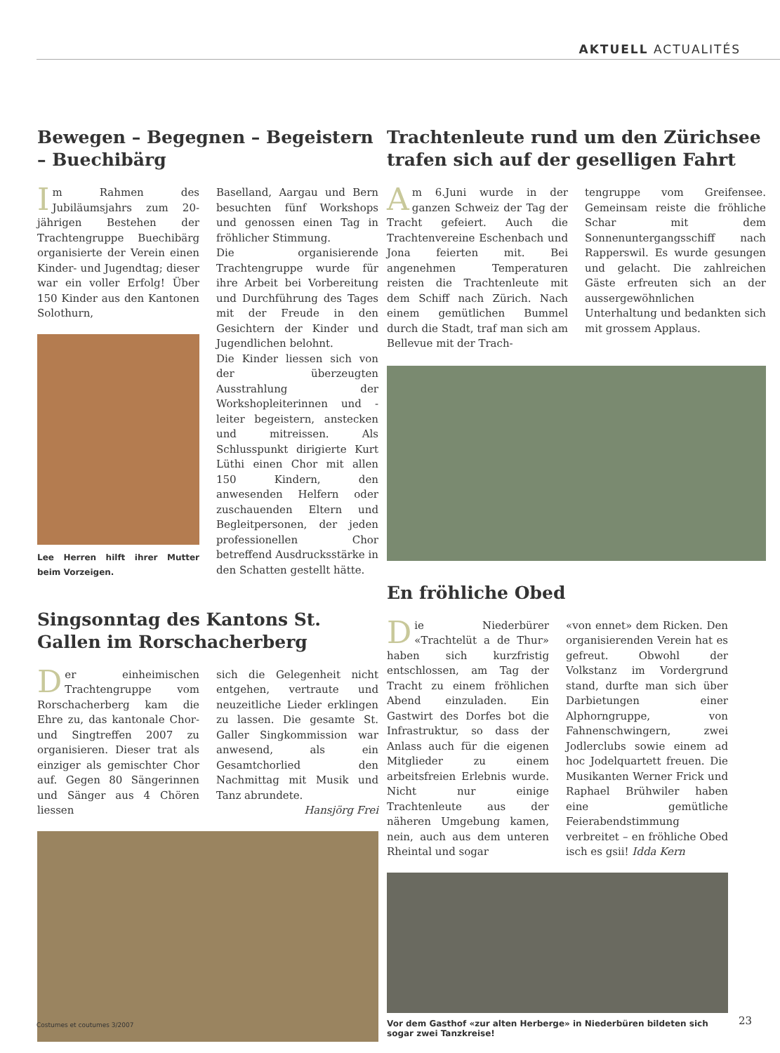AKTUELL ACTUALITÉS
Bewegen – Begegnen – Begeistern – Buechibärg
Im Rahmen des Jubiläumsjahrs zum 20-jährigen Bestehen der Trachtengruppe Buechibärg organisierte der Verein einen Kinder- und Jugendtag; dieser war ein voller Erfolg! Über 150 Kinder aus den Kantonen Solothurn,
Lee Herren hilft ihrer Mutter beim Vorzeigen.
Baselland, Aargau und Bern besuchten fünf Workshops und genossen einen Tag in fröhlicher Stimmung.
Die organisierende Trachtengruppe wurde für ihre Arbeit bei Vorbereitung und Durchführung des Tages mit der Freude in den Gesichtern der Kinder und Jugendlichen belohnt.
Die Kinder liessen sich von der überzeugten Ausstrahlung der Workshopleiterinnen und -leiter begeistern, anstecken und mitreissen. Als Schlusspunkt dirigierte Kurt Lüthi einen Chor mit allen 150 Kindern, den anwesenden Helfern oder zuschauenden Eltern und Begleitpersonen, der jeden professionellen Chor betreffend Ausdrucksstärke in den Schatten gestellt hätte.
Singsonntag des Kantons St. Gallen im Rorschacherberg
Der einheimischen Trachtengruppe vom Rorschacherberg kam die Ehre zu, das kantonale Chor- und Singtreffen 2007 zu organisieren. Dieser trat als einziger als gemischter Chor auf. Gegen 80 Sängerinnen und Sänger aus 4 Chören liessen
sich die Gelegenheit nicht entgehen, vertraute und neuzeitliche Lieder erklingen zu lassen. Die gesamte St. Galler Singkommission war anwesend, als ein Gesamtchorlied den Nachmittag mit Musik und Tanz abrundete.
Hansjörg Frei
Trachtenleute rund um den Zürichsee trafen sich auf der geselligen Fahrt
Am 6.Juni wurde in der ganzen Schweiz der Tag der Tracht gefeiert. Auch die Trachtenvereine Eschenbach und Jona feierten mit. Bei angenehmen Temperaturen reisten die Trachtenleute mit dem Schiff nach Zürich. Nach einem gemütlichen Bummel durch die Stadt, traf man sich am Bellevue mit der Trach-
tengruppe vom Greifensee. Gemeinsam reiste die fröhliche Schar mit dem Sonnenuntergangsschiff nach Rapperswil. Es wurde gesungen und gelacht. Die zahlreichen Gäste erfreuten sich an der aussergewöhnlichen Unterhaltung und bedankten sich mit grossem Applaus.
En fröhliche Obed
Die Niederbürer «Trachtelüt a de Thur» haben sich kurzfristig entschlossen, am Tag der Tracht zu einem fröhlichen Abend einzuladen. Ein Gastwirt des Dorfes bot die Infrastruktur, so dass der Anlass auch für die eigenen Mitglieder zu einem arbeitsfreien Erlebnis wurde. Nicht nur einige Trachtenleute aus der näheren Umgebung kamen, nein, auch aus dem unteren Rheintal und sogar
«von ennet» dem Ricken. Den organisierenden Verein hat es gefreut. Obwohl der Volkstanz im Vordergrund stand, durfte man sich über Darbietungen einer Alphorngruppe, von Fahnenschwingern, zwei Jodlerclubs sowie einem ad hoc Jodelquartett freuen. Die Musikanten Werner Frick und Raphael Brühwiler haben eine gemütliche Feierabendstimmung verbreitet – en fröhliche Obed isch es gsii! Idda Kern
Vor dem Gasthof «zur alten Herberge» in Niederbüren bildeten sich sogar zwei Tanzkreise!
Costumes et coutumes 3/2007 23